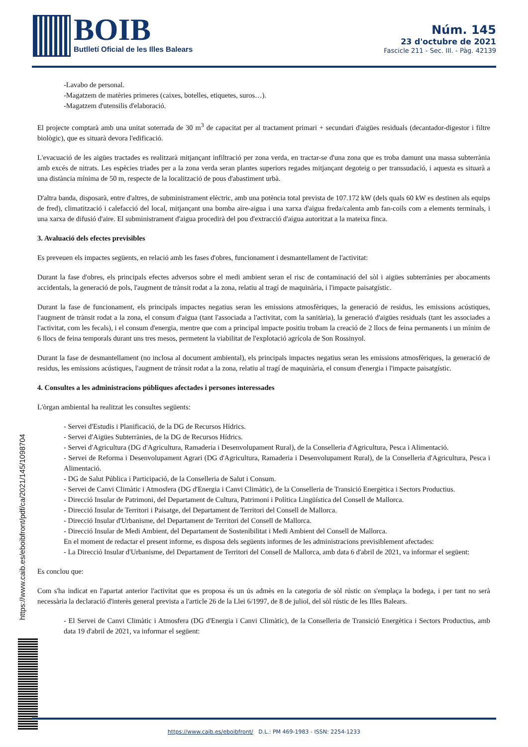BOIB
Butlletí Oficial de les Illes Balears
Núm. 145
23 d'octubre de 2021
Fascicle 211 - Sec. III. - Pàg. 42139
-Lavabo de personal.
-Magatzem de matèries primeres (caixes, botelles, etiquetes, suros…).
-Magatzem d'utensilis d'elaboració.
El projecte comptarà amb una unitat soterrada de 30 m<sup>3</sup> de capacitat per al tractament primari + secundari d'aigües residuals (decantador-digestor i filtre biològic), que es situarà devora l'edificació.
L'evacuació de les aigües tractades es realitzarà mitjançant infiltració per zona verda, en tractar-se d'una zona que es troba damunt una massa subterrània amb excés de nitrats. Les espècies triades per a la zona verda seran plantes superiors regades mitjançant degoteig o per transsudació, i aquesta es situarà a una distància mínima de 50 m, respecte de la localització de pous d'abastiment urbà.
D'altra banda, disposarà, entre d'altres, de subministrament elèctric, amb una potència total prevista de 107.172 kW (dels quals 60 kW es destinen als equips de fred), climatització i calefacció del local, mitjançant una bomba aire-aigua i una xarxa d'aigua freda/calenta amb fan-coils com a elements terminals, i una xarxa de difusió d'aire. El subministrament d'aigua procedirà del pou d'extracció d'aigua autoritzat a la mateixa finca.
3. Avaluació dels efectes previsibles
Es preveuen els impactes següents, en relació amb les fases d'obres, funcionament i desmantellament de l'activitat:
Durant la fase d'obres, els principals efectes adversos sobre el medi ambient seran el risc de contaminació del sòl i aigües subterrànies per abocaments accidentals, la generació de pols, l'augment de trànsit rodat a la zona, relatiu al tragí de maquinària, i l'impacte paisatgístic.
Durant la fase de funcionament, els principals impactes negatius seran les emissions atmosfèriques, la generació de residus, les emissions acústiques, l'augment de trànsit rodat a la zona, el consum d'aigua (tant l'associada a l'activitat, com la sanitària), la generació d'aigües residuals (tant les associades a l'activitat, com les fecals), i el consum d'energia, mentre que com a principal impacte positiu trobam la creació de 2 llocs de feina permanents i un mínim de 6 llocs de feina temporals durant uns tres mesos, permetent la viabilitat de l'explotació agrícola de Son Rossinyol.
Durant la fase de desmantellament (no inclosa al document ambiental), els principals impactes negatius seran les emissions atmosfèriques, la generació de residus, les emissions acústiques, l'augment de trànsit rodat a la zona, relatiu al tragí de maquinària, el consum d'energia i l'impacte paisatgístic.
4. Consultes a les administracions públiques afectades i persones interessades
L'òrgan ambiental ha realitzat les consultes següents:
- Servei d'Estudis i Planificació, de la DG de Recursos Hídrics.
- Servei d'Aigües Subterrànies, de la DG de Recursos Hídrics.
- Servei d'Agricultura (DG d'Agricultura, Ramaderia i Desenvolupament Rural), de la Conselleria d'Agricultura, Pesca i Alimentació.
- Servei de Reforma i Desenvolupament Agrari (DG d'Agricultura, Ramaderia i Desenvolupament Rural), de la Conselleria d'Agricultura, Pesca i Alimentació.
- DG de Salut Pública i Participació, de la Conselleria de Salut i Consum.
- Servei de Canvi Climàtic i Atmosfera (DG d'Energia i Canvi Climàtic), de la Conselleria de Transició Energètica i Sectors Productius.
- Direcció Insular de Patrimoni, del Departament de Cultura, Patrimoni i Política Lingüística del Consell de Mallorca.
- Direcció Insular de Territori i Paisatge, del Departament de Territori del Consell de Mallorca.
- Direcció Insular d'Urbanisme, del Departament de Territori del Consell de Mallorca.
- Direcció Insular de Medi Ambient, del Departament de Sostenibilitat i Medi Ambient del Consell de Mallorca.
En el moment de redactar el present informe, es disposa dels següents informes de les administracions previsiblement afectades:
- La Direcció Insular d'Urbanisme, del Departament de Territori del Consell de Mallorca, amb data 6 d'abril de 2021, va informar el següent:
Es conclou que:
Com s'ha indicat en l'apartat anterior l'activitat que es proposa és un ús admès en la categoria de sòl rústic on s'emplaça la bodega, i per tant no serà necessària la declaració d'interès general prevista a l'article 26 de la Llei 6/1997, de 8 de juliol, del sòl rústic de les Illes Balears.
- El Servei de Canvi Climàtic i Atmosfera (DG d'Energia i Canvi Climàtic), de la Conselleria de Transició Energètica i Sectors Productius, amb data 19 d'abril de 2021, va informar el següent:
https://www.caib.es/eboibfront/pdf/ca/2021/145/1098704
https://www.caib.es/eboibfront/ D.L.: PM 469-1983 - ISSN: 2254-1233